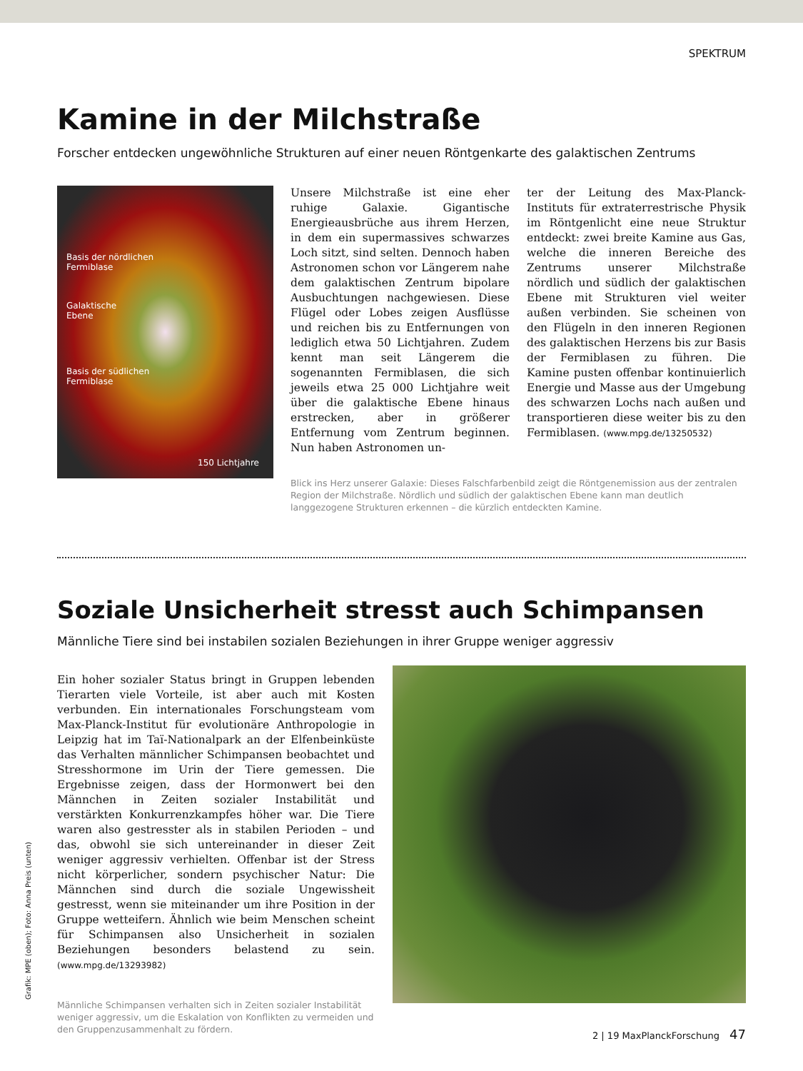SPEKTRUM
Kamine in der Milchstraße
Forscher entdecken ungewöhnliche Strukturen auf einer neuen Röntgenkarte des galaktischen Zentrums
Basis der nördlichen
Fermiblase
Galaktische
Ebene
Basis der südlichen
Fermiblase
150 Lichtjahre
Unsere Milchstraße ist eine eher ruhige Galaxie. Gigantische Energieausbrüche aus ihrem Herzen, in dem ein supermassives schwarzes Loch sitzt, sind selten. Dennoch haben Astronomen schon vor Längerem nahe dem galaktischen Zentrum bipolare Ausbuchtungen nachgewiesen. Diese Flügel oder Lobes zeigen Ausflüsse und reichen bis zu Entfernungen von lediglich etwa 50 Lichtjahren. Zudem kennt man seit Längerem die sogenannten Fermiblasen, die sich jeweils etwa 25 000 Lichtjahre weit über die galaktische Ebene hinaus erstrecken, aber in größerer Entfernung vom Zentrum beginnen. Nun haben Astronomen un-
ter der Leitung des Max-Planck-Instituts für extraterrestrische Physik im Röntgenlicht eine neue Struktur entdeckt: zwei breite Kamine aus Gas, welche die inneren Bereiche des Zentrums unserer Milchstraße nördlich und südlich der galaktischen Ebene mit Strukturen viel weiter außen verbinden. Sie scheinen von den Flügeln in den inneren Regionen des galaktischen Herzens bis zur Basis der Fermiblasen zu führen. Die Kamine pusten offenbar kontinuierlich Energie und Masse aus der Umgebung des schwarzen Lochs nach außen und transportieren diese weiter bis zu den Fermiblasen. (www.mpg.de/13250532)
Blick ins Herz unserer Galaxie: Dieses Falschfarbenbild zeigt die Röntgenemission aus der zentralen Region der Milchstraße. Nördlich und südlich der galaktischen Ebene kann man deutlich langgezogene Strukturen erkennen – die kürzlich entdeckten Kamine.
Soziale Unsicherheit stresst auch Schimpansen
Männliche Tiere sind bei instabilen sozialen Beziehungen in ihrer Gruppe weniger aggressiv
Ein hoher sozialer Status bringt in Gruppen lebenden Tierarten viele Vorteile, ist aber auch mit Kosten verbunden. Ein internationales Forschungsteam vom Max-Planck-Institut für evolutionäre Anthropologie in Leipzig hat im Taï-Nationalpark an der Elfenbeinküste das Verhalten männlicher Schimpansen beobachtet und Stresshormone im Urin der Tiere gemessen. Die Ergebnisse zeigen, dass der Hormonwert bei den Männchen in Zeiten sozialer Instabilität und verstärkten Konkurrenzkampfes höher war. Die Tiere waren also gestresster als in stabilen Perioden – und das, obwohl sie sich untereinander in dieser Zeit weniger aggressiv verhielten. Offenbar ist der Stress nicht körperlicher, sondern psychischer Natur: Die Männchen sind durch die soziale Ungewissheit gestresst, wenn sie miteinander um ihre Position in der Gruppe wetteifern. Ähnlich wie beim Menschen scheint für Schimpansen also Unsicherheit in sozialen Beziehungen besonders belastend zu sein. (www.mpg.de/13293982)
Männliche Schimpansen verhalten sich in Zeiten sozialer Instabilität weniger aggressiv, um die Eskalation von Konflikten zu vermeiden und den Gruppenzusammenhalt zu fördern.
Grafik: MPE (oben); Foto: Anna Preis (unten)
2 | 19 MaxPlanckForschung 47